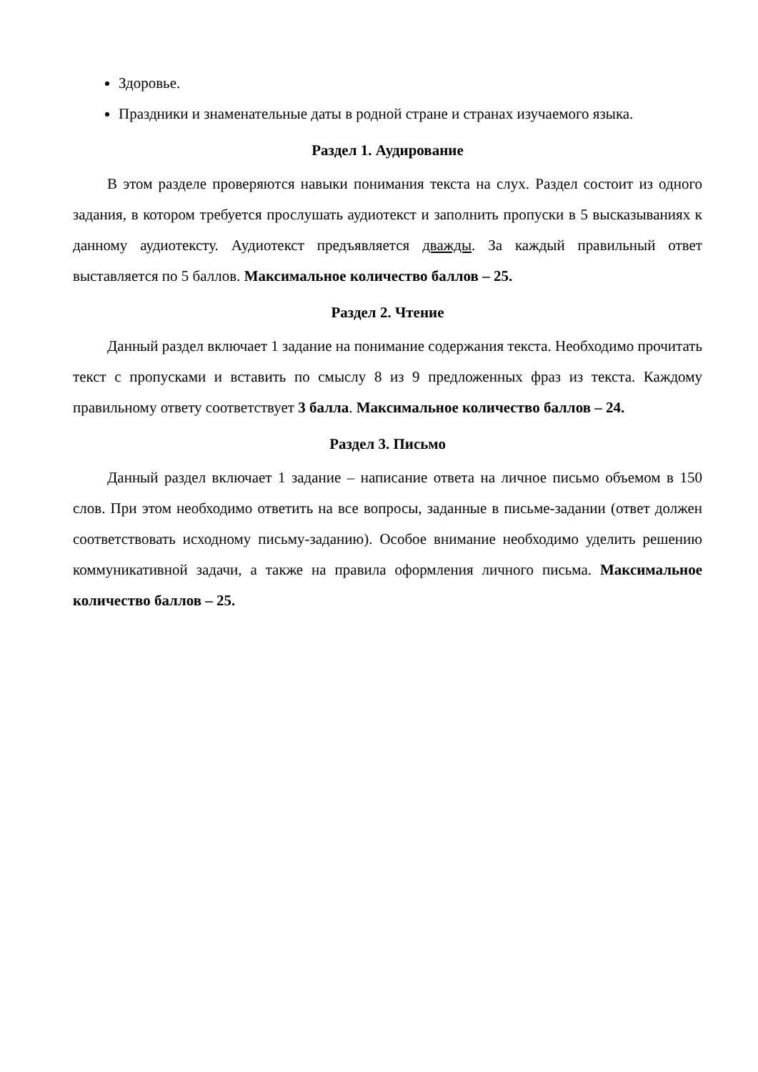Здоровье.
Праздники и знаменательные даты в родной стране и странах изучаемого языка.
Раздел 1. Аудирование
В этом разделе проверяются навыки понимания текста на слух. Раздел состоит из одного задания, в котором требуется прослушать аудиотекст и заполнить пропуски в 5 высказываниях к данному аудиотексту. Аудиотекст предъявляется дважды. За каждый правильный ответ выставляется по 5 баллов. Максимальное количество баллов – 25.
Раздел 2. Чтение
Данный раздел включает 1 задание на понимание содержания текста. Необходимо прочитать текст с пропусками и вставить по смыслу 8 из 9 предложенных фраз из текста. Каждому правильному ответу соответствует 3 балла. Максимальное количество баллов – 24.
Раздел 3. Письмо
Данный раздел включает 1 задание – написание ответа на личное письмо объемом в 150 слов. При этом необходимо ответить на все вопросы, заданные в письме-задании (ответ должен соответствовать исходному письму-заданию). Особое внимание необходимо уделить решению коммуникативной задачи, а также на правила оформления личного письма. Максимальное количество баллов – 25.